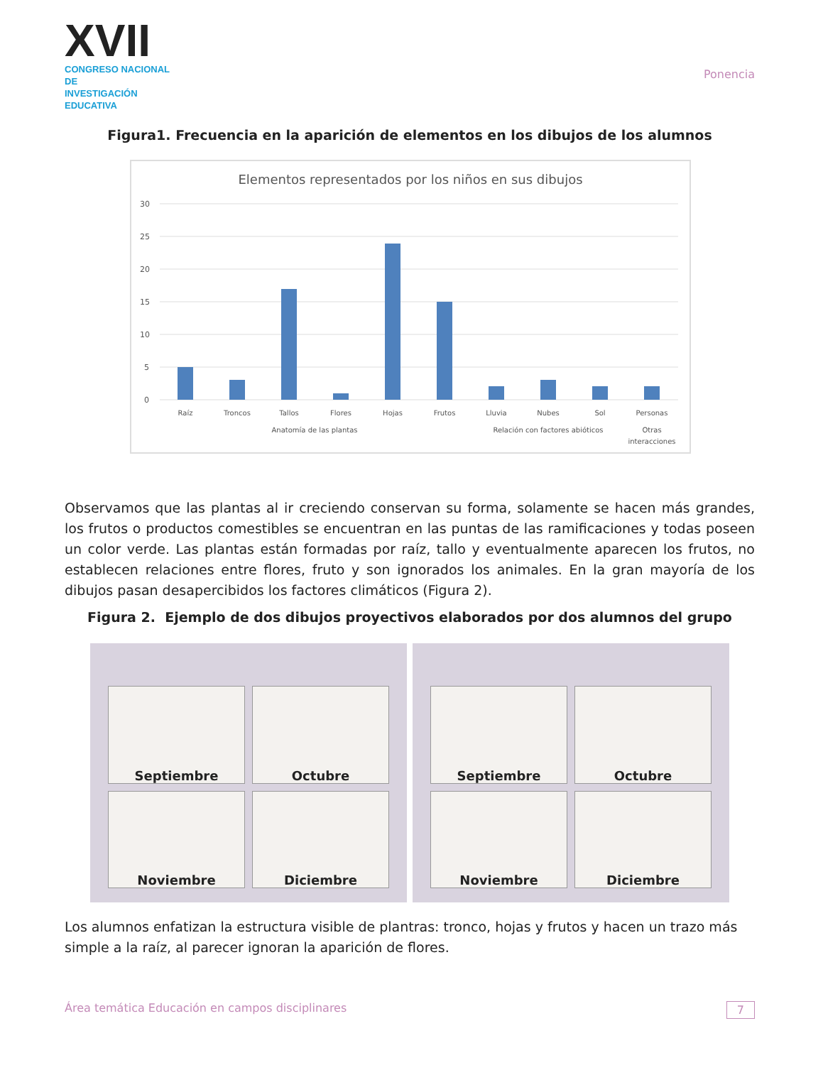XVII
CONGRESO NACIONAL DE
INVESTIGACIÓN EDUCATIVA
Ponencia
Figura1. Frecuencia en la aparición de elementos en los dibujos de los alumnos
Elementos representados por los niños en sus dibujos
30
25
20
15
10
5
0
Raíz
Troncos
Tallos
Flores
Hojas
Frutos
Lluvia
Nubes
Sol
Personas
Anatomía de las plantas
Relación con factores abióticos
Otras
interacciones
Observamos que las plantas al ir creciendo conservan su forma, solamente se hacen más grandes, los frutos o productos comestibles se encuentran en las puntas de las ramificaciones y todas poseen un color verde. Las plantas están formadas por raíz, tallo y eventualmente aparecen los frutos, no establecen relaciones entre flores, fruto y son ignorados los animales. En la gran mayoría de los dibujos pasan desapercibidos los factores climáticos (Figura 2).
Figura 2. Ejemplo de dos dibujos proyectivos elaborados por dos alumnos del grupo
Septiembre Octubre Noviembre Diciembre
Septiembre Octubre Noviembre Diciembre
Los alumnos enfatizan la estructura visible de plantras: tronco, hojas y frutos y hacen un trazo más simple a la raíz, al parecer ignoran la aparición de flores.
Área temática Educación en campos disciplinares 7